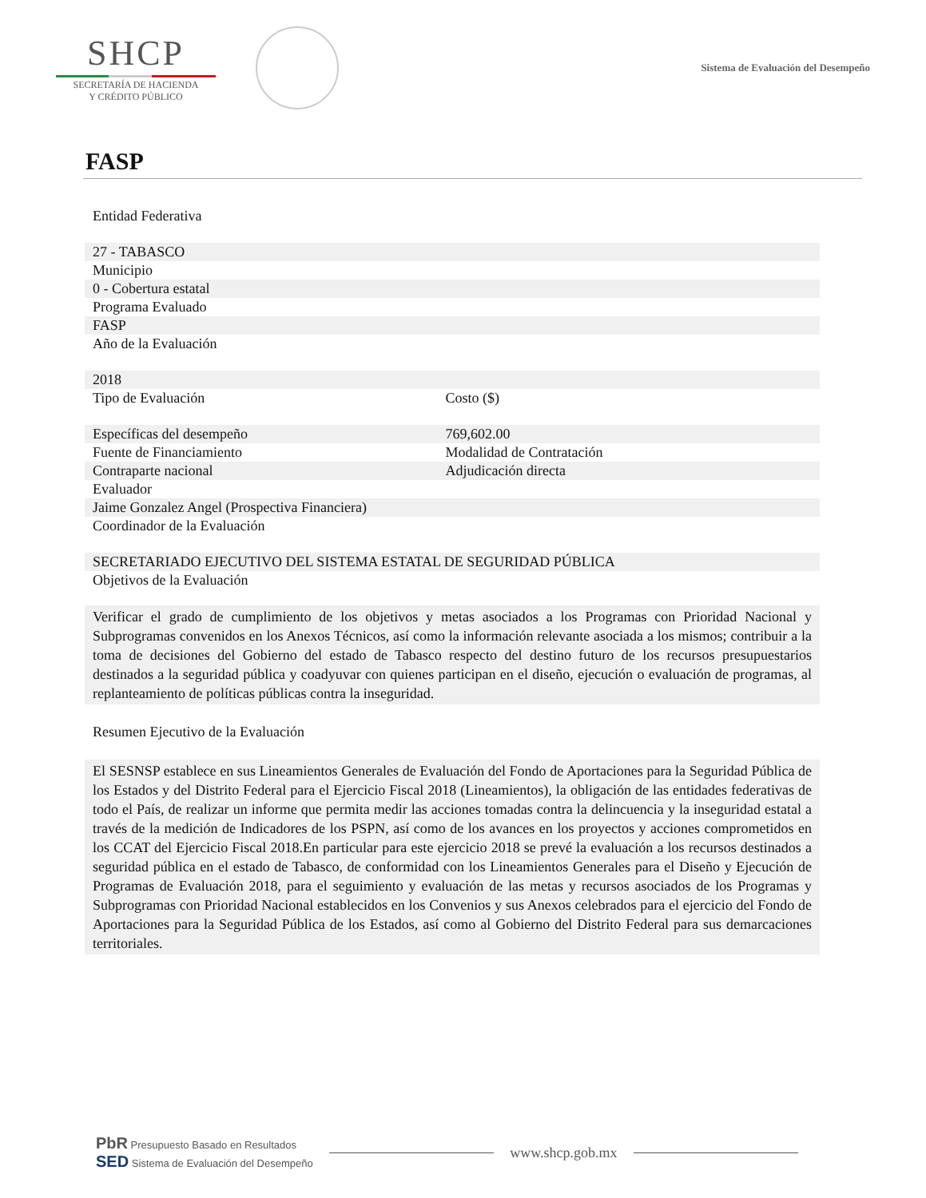SHCP
SECRETARÍA DE HACIENDA
Y CRÉDITO PÚBLICO
Sistema de Evaluación del Desempeño
FASP
| Entidad Federativa | |
| 27 - TABASCO | |
| Municipio | |
| 0 - Cobertura estatal | |
| Programa Evaluado | |
| FASP | |
| Año de la Evaluación | |
| 2018 | |
| Tipo de Evaluación | Costo ($) |
| Específicas del desempeño | 769,602.00 |
| Fuente de Financiamiento | Modalidad de Contratación |
| Contraparte nacional | Adjudicación directa |
| Evaluador | |
| Jaime Gonzalez Angel (Prospectiva Financiera) | |
| Coordinador de la Evaluación | |
| SECRETARIADO EJECUTIVO DEL SISTEMA ESTATAL DE SEGURIDAD PÚBLICA | |
| Objetivos de la Evaluación | |
Verificar el grado de cumplimiento de los objetivos y metas asociados a los Programas con Prioridad Nacional y Subprogramas convenidos en los Anexos Técnicos, así como la información relevante asociada a los mismos; contribuir a la toma de decisiones del Gobierno del estado de Tabasco respecto del destino futuro de los recursos presupuestarios destinados a la seguridad pública y coadyuvar con quienes participan en el diseño, ejecución o evaluación de programas, al replanteamiento de políticas públicas contra la inseguridad.
Resumen Ejecutivo de la Evaluación
El SESNSP establece en sus Lineamientos Generales de Evaluación del Fondo de Aportaciones para la Seguridad Pública de los Estados y del Distrito Federal para el Ejercicio Fiscal 2018 (Lineamientos), la obligación de las entidades federativas de todo el País, de realizar un informe que permita medir las acciones tomadas contra la delincuencia y la inseguridad estatal a través de la medición de Indicadores de los PSPN, así como de los avances en los proyectos y acciones comprometidos en los CCAT del Ejercicio Fiscal 2018.En particular para este ejercicio 2018 se prevé la evaluación a los recursos destinados a seguridad pública en el estado de Tabasco, de conformidad con los Lineamientos Generales para el Diseño y Ejecución de Programas de Evaluación 2018, para el seguimiento y evaluación de las metas y recursos asociados de los Programas y Subprogramas con Prioridad Nacional establecidos en los Convenios y sus Anexos celebrados para el ejercicio del Fondo de Aportaciones para la Seguridad Pública de los Estados, así como al Gobierno del Distrito Federal para sus demarcaciones territoriales.
PbR Presupuesto Basado en Resultados
SED Sistema de Evaluación del Desempeño
www.shcp.gob.mx